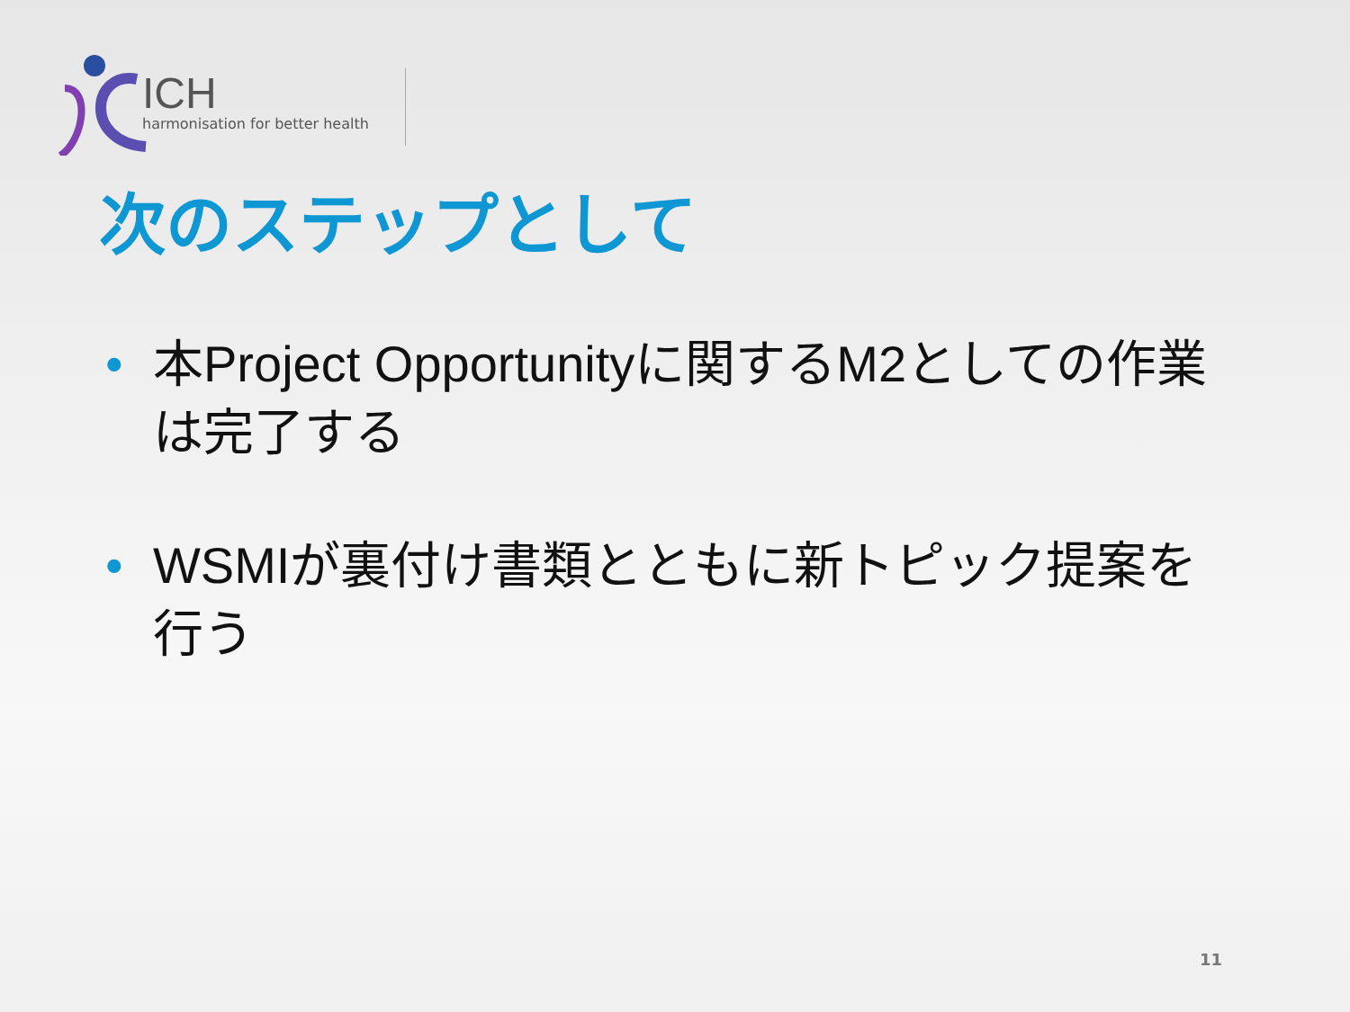ICH
harmonisation for better health
次のステップとして
• 本Project Opportunityに関するM2としての作業は完了する
• WSMIが裏付け書類とともに新トピック提案を行う
11